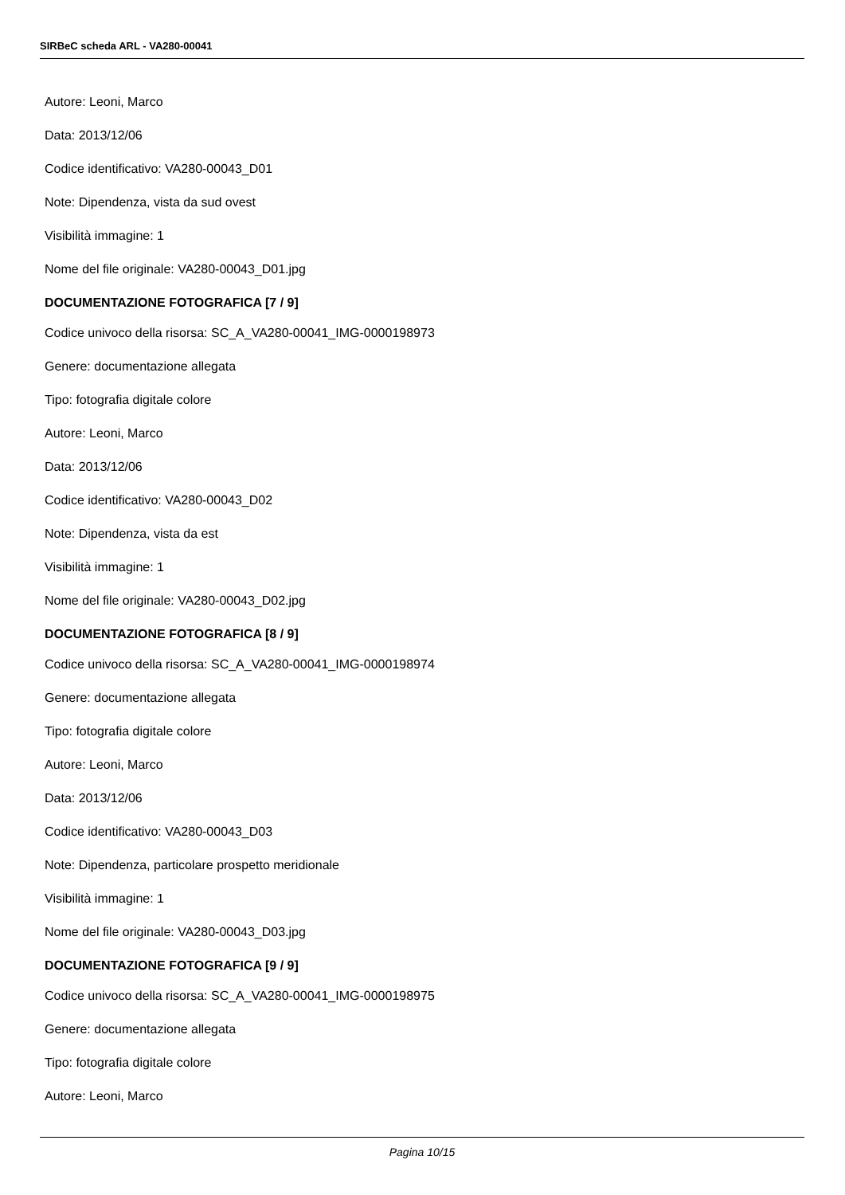SIRBeC scheda ARL - VA280-00041
Autore: Leoni, Marco
Data: 2013/12/06
Codice identificativo: VA280-00043_D01
Note: Dipendenza, vista da sud ovest
Visibilità immagine: 1
Nome del file originale: VA280-00043_D01.jpg
DOCUMENTAZIONE FOTOGRAFICA [7 / 9]
Codice univoco della risorsa: SC_A_VA280-00041_IMG-0000198973
Genere: documentazione allegata
Tipo: fotografia digitale colore
Autore: Leoni, Marco
Data: 2013/12/06
Codice identificativo: VA280-00043_D02
Note: Dipendenza, vista da est
Visibilità immagine: 1
Nome del file originale: VA280-00043_D02.jpg
DOCUMENTAZIONE FOTOGRAFICA [8 / 9]
Codice univoco della risorsa: SC_A_VA280-00041_IMG-0000198974
Genere: documentazione allegata
Tipo: fotografia digitale colore
Autore: Leoni, Marco
Data: 2013/12/06
Codice identificativo: VA280-00043_D03
Note: Dipendenza, particolare prospetto meridionale
Visibilità immagine: 1
Nome del file originale: VA280-00043_D03.jpg
DOCUMENTAZIONE FOTOGRAFICA [9 / 9]
Codice univoco della risorsa: SC_A_VA280-00041_IMG-0000198975
Genere: documentazione allegata
Tipo: fotografia digitale colore
Autore: Leoni, Marco
Pagina 10/15